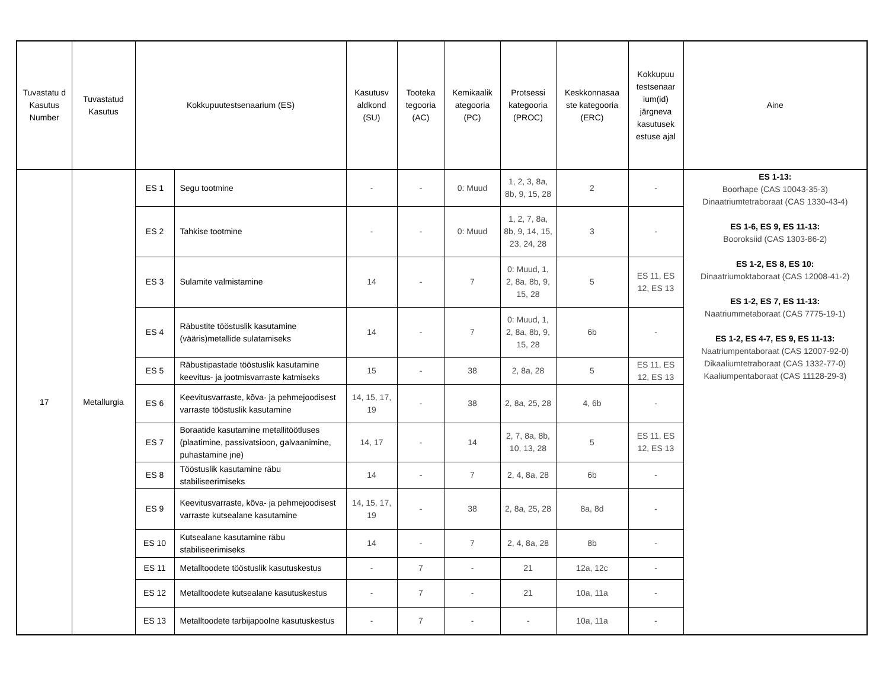| Tuvastatu d Kasutus Number | Tuvastatud Kasutus | Kokkupuutestsenaarium (ES) | | Kasutusv aldkond (SU) | Tooteka tegooria (AC) | Kemikaalik ategooria (PC) | Protsessi kategooria (PROC) | Keskkonnasaa ste kategooria (ERC) | Kokkupuu testsenaar ium(id) järgneva kasutusek estuse ajal | Aine |
| --- | --- | --- | --- | --- | --- | --- | --- | --- | --- | --- |
| 17 | Metallurgia | ES 1 | Segu tootmine | - | - | 0: Muud | 1, 2, 3, 8a, 8b, 9, 15, 28 | 2 | - | ES 1-13: Boorhape (CAS 10043-35-3) Dinaatriumtetraboraat (CAS 1330-43-4) ES 1-6, ES 9, ES 11-13: Booroksiid (CAS 1303-86-2) ES 1-2, ES 8, ES 10: Dinaatriumoktaboraat (CAS 12008-41-2) ES 1-2, ES 7, ES 11-13: Naatriummetaboraat (CAS 7775-19-1) ES 1-2, ES 4-7, ES 9, ES 11-13: Naatriumpentaboraat (CAS 12007-92-0) Dikaaliumtetraboraat (CAS 1332-77-0) Kaaliumpentaboraat (CAS 11128-29-3) |
| | | ES 2 | Tahkise tootmine | - | - | 0: Muud | 1, 2, 7, 8a, 8b, 9, 14, 15, 23, 24, 28 | 3 | - | |
| | | ES 3 | Sulamite valmistamine | 14 | - | 7 | 0: Muud, 1, 2, 8a, 8b, 9, 15, 28 | 5 | ES 11, ES 12, ES 13 | |
| | | ES 4 | Räbustite tööstuslik kasutamine (vääris)metallide sulatamiseks | 14 | - | 7 | 0: Muud, 1, 2, 8a, 8b, 9, 15, 28 | 6b | - | |
| | | ES 5 | Räbustipastade tööstuslik kasutamine keevitus- ja jootmisvarraste katmiseks | 15 | - | 38 | 2, 8a, 28 | 5 | ES 11, ES 12, ES 13 | |
| | | ES 6 | Keevitusvarraste, kõva- ja pehmejoodisest varraste tööstuslik kasutamine | 14, 15, 17, 19 | - | 38 | 2, 8a, 25, 28 | 4, 6b | - | |
| | | ES 7 | Boraatide kasutamine metallitöötluses (plaatimine, passivatsioon, galvaanimine, puhastamine jne) | 14, 17 | - | 14 | 2, 7, 8a, 8b, 10, 13, 28 | 5 | ES 11, ES 12, ES 13 | |
| | | ES 8 | Tööstuslik kasutamine räbu stabiliseerimiseks | 14 | - | 7 | 2, 4, 8a, 28 | 6b | - | |
| | | ES 9 | Keevitusvarraste, kõva- ja pehmejoodisest varraste kutsealane kasutamine | 14, 15, 17, 19 | - | 38 | 2, 8a, 25, 28 | 8a, 8d | - | |
| | | ES 10 | Kutsealane kasutamine räbu stabiliseerimiseks | 14 | - | 7 | 2, 4, 8a, 28 | 8b | - | |
| | | ES 11 | Metalltoodete tööstuslik kasutuskestus | - | 7 | - | 21 | 12a, 12c | - | |
| | | ES 12 | Metalltoodete kutsealane kasutuskestus | - | 7 | - | 21 | 10a, 11a | - | |
| | | ES 13 | Metalltoodete tarbijapoolne kasutuskestus | - | 7 | - | - | 10a, 11a | - | |